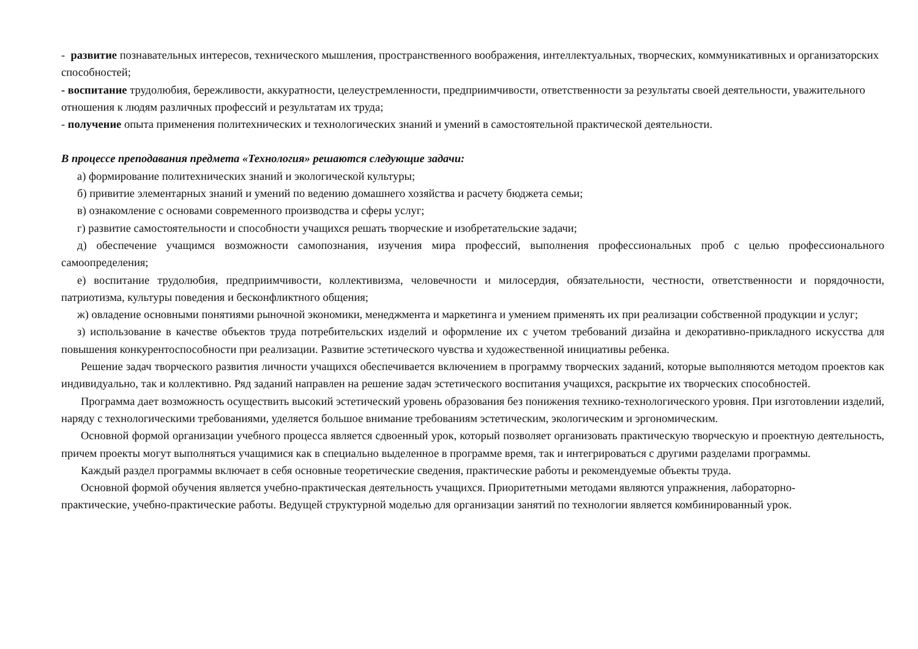- развитие познавательных интересов, технического мышления, пространственного воображения, интеллектуальных, творческих, коммуникативных и организаторских способностей;
- воспитание трудолюбия, бережливости, аккуратности, целеустремленности, предприимчивости, ответственности за результаты своей деятельности, уважительного отношения к людям различных профессий и результатам их труда;
- получение опыта применения политехнических и технологических знаний и умений в самостоятельной практической деятельности.
В процессе преподавания предмета «Технология» решаются следующие задачи:
а) формирование политехнических знаний и экологической культуры;
б) привитие элементарных знаний и умений по ведению домашнего хозяйства и расчету бюджета семьи;
в) ознакомление с основами современного производства и сферы услуг;
г) развитие самостоятельности и способности учащихся решать творческие и изобретательские задачи;
д) обеспечение учащимся возможности самопознания, изучения мира профессий, выполнения профессиональных проб с целью профессионального самоопределения;
е) воспитание трудолюбия, предприимчивости, коллективизма, человечности и милосердия, обязательности, честности, ответственности и порядочности, патриотизма, культуры поведения и бесконфликтного общения;
ж) овладение основными понятиями рыночной экономики, менеджмента и маркетинга и умением применять их при реализации собственной продукции и услуг;
з) использование в качестве объектов труда потребительских изделий и оформление их с учетом требований дизайна и декоративно-прикладного искусства для повышения конкурентоспособности при реализации. Развитие эстетического чувства и художественной инициативы ребенка.
Решение задач творческого развития личности учащихся обеспечивается включением в программу творческих заданий, которые выполняются методом проектов как индивидуально, так и коллективно. Ряд заданий направлен на решение задач эстетического воспитания учащихся, раскрытие их творческих способностей.
Программа дает возможность осуществить высокий эстетический уровень образования без понижения технико-технологического уровня. При изготовлении изделий, наряду с технологическими требованиями, уделяется большое внимание требованиям эстетическим, экологическим и эргономическим.
Основной формой организации учебного процесса является сдвоенный урок, который позволяет организовать практическую творческую и проектную деятельность, причем проекты могут выполняться учащимися как в специально выделенное в программе время, так и интегрироваться с другими разделами программы.
Каждый раздел программы включает в себя основные теоретические сведения, практические работы и рекомендуемые объекты труда.
Основной формой обучения является учебно-практическая деятельность учащихся. Приоритетными методами являются упражнения, лабораторно-практические, учебно-практические работы. Ведущей структурной моделью для организации занятий по технологии является комбинированный урок.